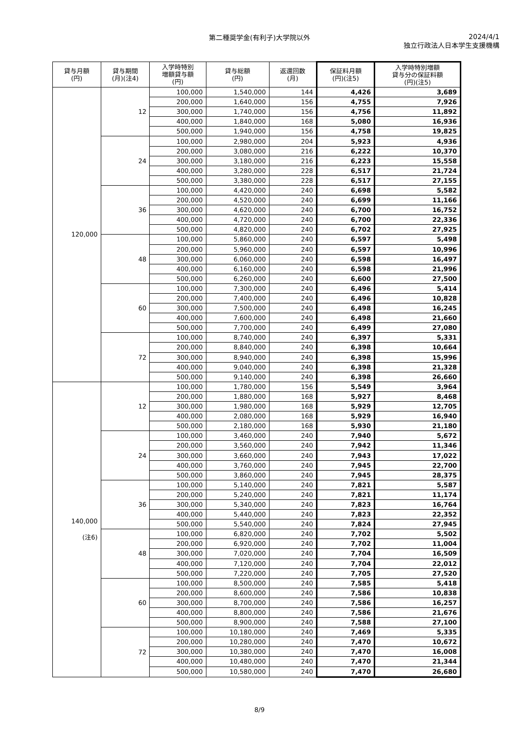第二種奨学金(有利子)大学院以外
2024/4/1
独立行政法人日本学生支援機構
| 貸与月額 (円) | 貸与期間 (月)(注4) | 入学時特別 増額貸与額 (円) | 貸与総額 (円) | 返還回数 (月) | 保証料月額 (円)(注5) | 入学時特別増額 貸与分の保証料額 (円)(注5) |
| --- | --- | --- | --- | --- | --- | --- |
| 120,000 | 12 | 100,000 | 1,540,000 | 144 | 4,426 | 3,689 |
| | | 200,000 | 1,640,000 | 156 | 4,755 | 7,926 |
| | | 300,000 | 1,740,000 | 156 | 4,756 | 11,892 |
| | | 400,000 | 1,840,000 | 168 | 5,080 | 16,936 |
| | | 500,000 | 1,940,000 | 156 | 4,758 | 19,825 |
| | 24 | 100,000 | 2,980,000 | 204 | 5,923 | 4,936 |
| | | 200,000 | 3,080,000 | 216 | 6,222 | 10,370 |
| | | 300,000 | 3,180,000 | 216 | 6,223 | 15,558 |
| | | 400,000 | 3,280,000 | 228 | 6,517 | 21,724 |
| | | 500,000 | 3,380,000 | 228 | 6,517 | 27,155 |
| | 36 | 100,000 | 4,420,000 | 240 | 6,698 | 5,582 |
| | | 200,000 | 4,520,000 | 240 | 6,699 | 11,166 |
| | | 300,000 | 4,620,000 | 240 | 6,700 | 16,752 |
| | | 400,000 | 4,720,000 | 240 | 6,700 | 22,336 |
| | | 500,000 | 4,820,000 | 240 | 6,702 | 27,925 |
| | 48 | 100,000 | 5,860,000 | 240 | 6,597 | 5,498 |
| | | 200,000 | 5,960,000 | 240 | 6,597 | 10,996 |
| | | 300,000 | 6,060,000 | 240 | 6,598 | 16,497 |
| | | 400,000 | 6,160,000 | 240 | 6,598 | 21,996 |
| | | 500,000 | 6,260,000 | 240 | 6,600 | 27,500 |
| | 60 | 100,000 | 7,300,000 | 240 | 6,496 | 5,414 |
| | | 200,000 | 7,400,000 | 240 | 6,496 | 10,828 |
| | | 300,000 | 7,500,000 | 240 | 6,498 | 16,245 |
| | | 400,000 | 7,600,000 | 240 | 6,498 | 21,660 |
| | | 500,000 | 7,700,000 | 240 | 6,499 | 27,080 |
| | 72 | 100,000 | 8,740,000 | 240 | 6,397 | 5,331 |
| | | 200,000 | 8,840,000 | 240 | 6,398 | 10,664 |
| | | 300,000 | 8,940,000 | 240 | 6,398 | 15,996 |
| | | 400,000 | 9,040,000 | 240 | 6,398 | 21,328 |
| | | 500,000 | 9,140,000 | 240 | 6,398 | 26,660 |
| 140,000 (注6) | 12 | 100,000 | 1,780,000 | 156 | 5,549 | 3,964 |
| | | 200,000 | 1,880,000 | 168 | 5,927 | 8,468 |
| | | 300,000 | 1,980,000 | 168 | 5,929 | 12,705 |
| | | 400,000 | 2,080,000 | 168 | 5,929 | 16,940 |
| | | 500,000 | 2,180,000 | 168 | 5,930 | 21,180 |
| | 24 | 100,000 | 3,460,000 | 240 | 7,940 | 5,672 |
| | | 200,000 | 3,560,000 | 240 | 7,942 | 11,346 |
| | | 300,000 | 3,660,000 | 240 | 7,943 | 17,022 |
| | | 400,000 | 3,760,000 | 240 | 7,945 | 22,700 |
| | | 500,000 | 3,860,000 | 240 | 7,945 | 28,375 |
| | 36 | 100,000 | 5,140,000 | 240 | 7,821 | 5,587 |
| | | 200,000 | 5,240,000 | 240 | 7,821 | 11,174 |
| | | 300,000 | 5,340,000 | 240 | 7,823 | 16,764 |
| | | 400,000 | 5,440,000 | 240 | 7,823 | 22,352 |
| | | 500,000 | 5,540,000 | 240 | 7,824 | 27,945 |
| | 48 | 100,000 | 6,820,000 | 240 | 7,702 | 5,502 |
| | | 200,000 | 6,920,000 | 240 | 7,702 | 11,004 |
| | | 300,000 | 7,020,000 | 240 | 7,704 | 16,509 |
| | | 400,000 | 7,120,000 | 240 | 7,704 | 22,012 |
| | | 500,000 | 7,220,000 | 240 | 7,705 | 27,520 |
| | 60 | 100,000 | 8,500,000 | 240 | 7,585 | 5,418 |
| | | 200,000 | 8,600,000 | 240 | 7,586 | 10,838 |
| | | 300,000 | 8,700,000 | 240 | 7,586 | 16,257 |
| | | 400,000 | 8,800,000 | 240 | 7,586 | 21,676 |
| | | 500,000 | 8,900,000 | 240 | 7,588 | 27,100 |
| | 72 | 100,000 | 10,180,000 | 240 | 7,469 | 5,335 |
| | | 200,000 | 10,280,000 | 240 | 7,470 | 10,672 |
| | | 300,000 | 10,380,000 | 240 | 7,470 | 16,008 |
| | | 400,000 | 10,480,000 | 240 | 7,470 | 21,344 |
| | | 500,000 | 10,580,000 | 240 | 7,470 | 26,680 |
8/9